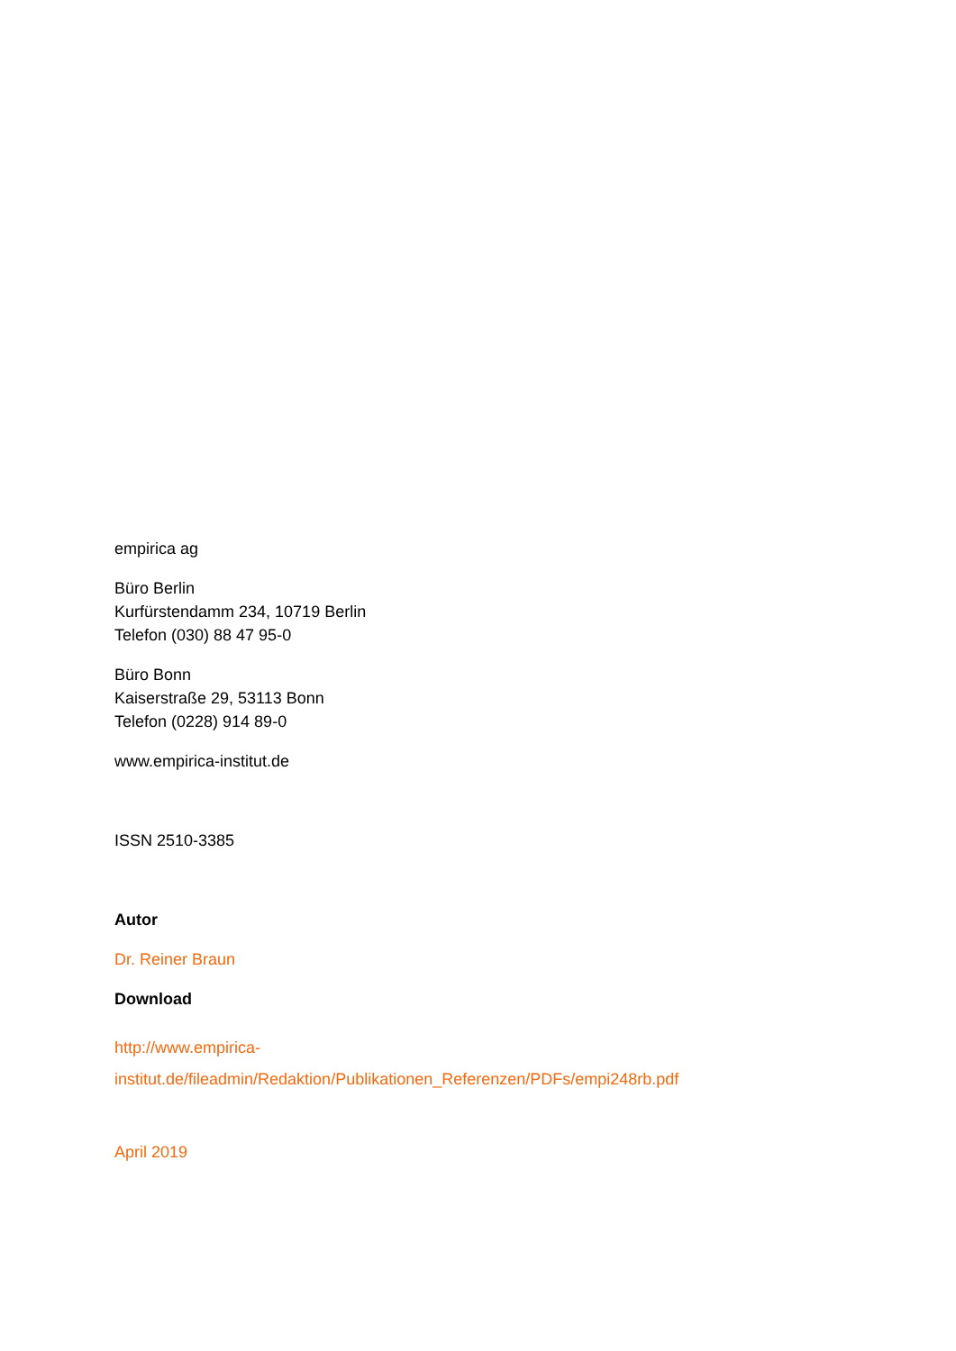empirica ag
Büro Berlin
Kurfürstendamm 234, 10719 Berlin
Telefon (030) 88 47 95-0
Büro Bonn
Kaiserstraße 29, 53113 Bonn
Telefon (0228) 914 89-0
www.empirica-institut.de
ISSN 2510-3385
Autor
Dr. Reiner Braun
Download
http://www.empirica-
institut.de/fileadmin/Redaktion/Publikationen_Referenzen/PDFs/empi248rb.pdf
April 2019